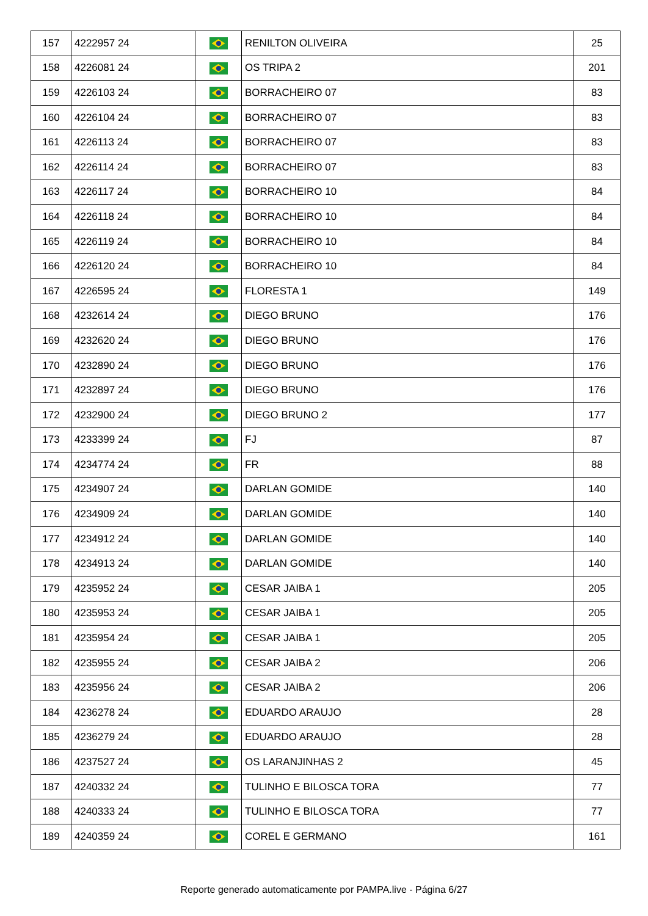| 157 | 4222957 24 | | RENILTON OLIVEIRA | 25 |
| 158 | 4226081 24 | | OS TRIPA 2 | 201 |
| 159 | 4226103 24 | | BORRACHEIRO 07 | 83 |
| 160 | 4226104 24 | | BORRACHEIRO 07 | 83 |
| 161 | 4226113 24 | | BORRACHEIRO 07 | 83 |
| 162 | 4226114 24 | | BORRACHEIRO 07 | 83 |
| 163 | 4226117 24 | | BORRACHEIRO 10 | 84 |
| 164 | 4226118 24 | | BORRACHEIRO 10 | 84 |
| 165 | 4226119 24 | | BORRACHEIRO 10 | 84 |
| 166 | 4226120 24 | | BORRACHEIRO 10 | 84 |
| 167 | 4226595 24 | | FLORESTA 1 | 149 |
| 168 | 4232614 24 | | DIEGO BRUNO | 176 |
| 169 | 4232620 24 | | DIEGO BRUNO | 176 |
| 170 | 4232890 24 | | DIEGO BRUNO | 176 |
| 171 | 4232897 24 | | DIEGO BRUNO | 176 |
| 172 | 4232900 24 | | DIEGO BRUNO 2 | 177 |
| 173 | 4233399 24 | | FJ | 87 |
| 174 | 4234774 24 | | FR | 88 |
| 175 | 4234907 24 | | DARLAN GOMIDE | 140 |
| 176 | 4234909 24 | | DARLAN GOMIDE | 140 |
| 177 | 4234912 24 | | DARLAN GOMIDE | 140 |
| 178 | 4234913 24 | | DARLAN GOMIDE | 140 |
| 179 | 4235952 24 | | CESAR JAIBA 1 | 205 |
| 180 | 4235953 24 | | CESAR JAIBA 1 | 205 |
| 181 | 4235954 24 | | CESAR JAIBA 1 | 205 |
| 182 | 4235955 24 | | CESAR JAIBA 2 | 206 |
| 183 | 4235956 24 | | CESAR JAIBA 2 | 206 |
| 184 | 4236278 24 | | EDUARDO ARAUJO | 28 |
| 185 | 4236279 24 | | EDUARDO ARAUJO | 28 |
| 186 | 4237527 24 | | OS LARANJINHAS 2 | 45 |
| 187 | 4240332 24 | | TULINHO E BILOSCA TORA | 77 |
| 188 | 4240333 24 | | TULINHO E BILOSCA TORA | 77 |
| 189 | 4240359 24 | | COREL E GERMANO | 161 |
Reporte generado automaticamente por PAMPA.live - Página 6/27